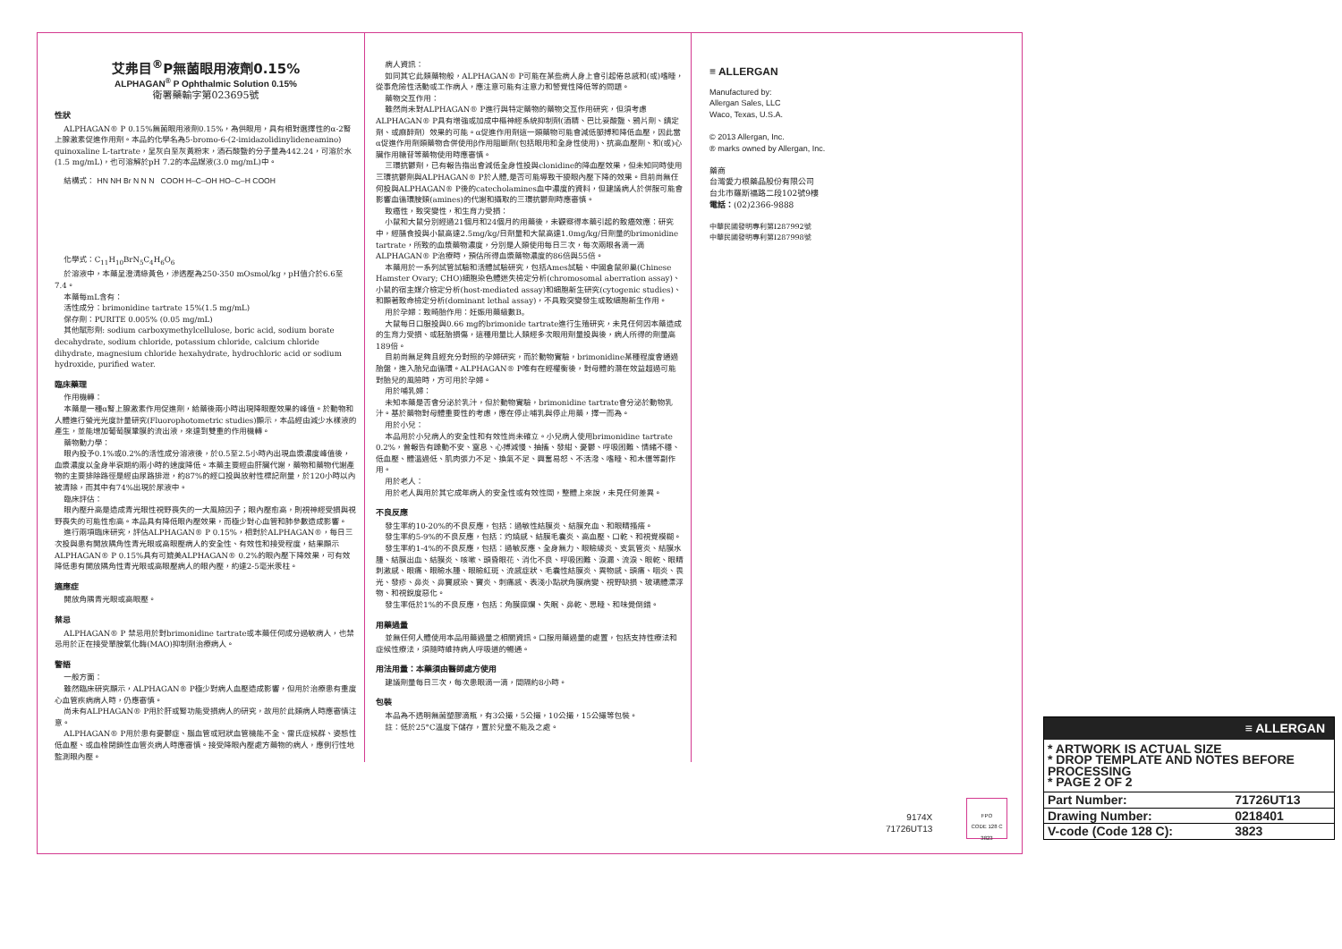艾弗目<sup>®</sup>P無菌眼用液劑0.15%
ALPHAGAN<sup>®</sup> P Ophthalmic Solution 0.15%
衛署藥輸字第023695號
性狀
ALPHAGAN® P 0.15%無菌眼用液劑0.15%，為供眼用，具有相對選擇性的α-2腎上腺激素促進作用劑。本品的化學名為5-bromo-6-(2-imidazolidinylideneamino) quinoxaline L-tartrate，呈灰白至灰黃粉末，酒石酸鹽的分子量為442.24，可溶於水(1.5 mg/mL)，也可溶解於pH 7.2的本品媒液(3.0 mg/mL)中。
結構式： HN NH Br N N N COOH H–C–OH HO–C–H COOH
化學式：C<sub>11</sub>H<sub>10</sub>BrN<sub>5</sub>C<sub>4</sub>H<sub>6</sub>O<sub>6</sub>
於溶液中，本藥呈澄清綠黃色，滲透壓為250-350 mOsmol/kg，pH值介於6.6至7.4。
本藥每mL含有：
活性成分：brimonidine tartrate 15%(1.5 mg/mL)
保存劑：PURITE 0.005% (0.05 mg/mL)
其他賦形劑: sodium carboxymethylcellulose, boric acid, sodium borate decahydrate, sodium chloride, potassium chloride, calcium chloride dihydrate, magnesium chloride hexahydrate, hydrochloric acid or sodium hydroxide, purified water.
臨床藥理
作用機轉：
本藥是一種α腎上腺激素作用促進劑，給藥後兩小時出現降眼壓效果的峰值。於動物和人體進行螢光光度計量研究(Fluorophotometric studies)顯示，本品經由減少水樣液的產生，並能增加葡萄膜鞏膜的流出液，來達到雙重的作用機轉。
藥物動力學：
眼內投予0.1%或0.2%的活性成分溶液後，於0.5至2.5小時內出現血漿濃度峰值後，血漿濃度以全身半衰期約兩小時的速度降低。本藥主要經由肝臟代謝，藥物和藥物代謝產物的主要排除路徑是經由尿路排泄，約87%的經口投與放射性標記劑量，於120小時以內被清除，而其中有74%出現於尿液中。
臨床評估：
眼內壓升高是造成青光眼性視野喪失的一大風險因子；眼內壓愈高，則視神經受損與視野喪失的可能性愈高。本品具有降低眼內壓效果，而極少對心血管和肺參數造成影響。
進行兩項臨床研究，評估ALPHAGAN® P 0.15%，相對於ALPHAGAN®，每日三次投與患有開放隅角性青光眼或高眼壓病人的安全性、有效性和接受程度，結果顯示ALPHAGAN® P 0.15%具有可媲美ALPHAGAN® 0.2%的眼內壓下降效果，可有效降低患有開放隅角性青光眼或高眼壓病人的眼內壓，約達2-5毫米汞柱。
適應症
開放角隅青光眼或高眼壓。
禁忌
ALPHAGAN® P 禁忌用於對brimonidine tartrate或本藥任何成分過敏病人，也禁忌用於正在接受單胺氧化酶(MAO)抑制劑治療病人。
警語
一般方面：
雖然臨床研究顯示，ALPHAGAN® P極少對病人血壓造成影響，但用於治療患有重度心血管疾病病人時，仍應審慎。
尚未有ALPHAGAN® P用於肝或腎功能受損病人的研究，故用於此類病人時應審慎注意。
ALPHAGAN® P用於患有憂鬱症、腦血管或冠狀血管機能不全、雷氏症候群、姿態性低血壓、或血栓閉鎖性血管炎病人時應審慎。接受降眼內壓處方藥物的病人，應例行性地監測眼內壓。
病人資訊：
如同其它此類藥物般，ALPHAGAN® P可能在某些病人身上會引起倦怠感和(或)嗜睡，從事危險性活動或工作病人，應注意可能有注意力和警覺性降低等的問題。
藥物交互作用：
雖然尚未對ALPHAGAN® P進行與特定藥物的藥物交互作用研究，但須考慮ALPHAGAN® P具有增強或加成中樞神經系統抑制劑(酒精、巴比妥酸鹽、鴉片劑、鎮定劑、或麻醉劑）效果的可能。α促進作用劑這一類藥物可能會減低脈搏和降低血壓，因此當α促進作用劑類藥物合併使用β作用阻斷劑(包括眼用和全身性使用)、抗高血壓劑、和(或)心臟作用糖苷等藥物使用時應審慎。
三環抗鬱劑，已有報告指出會減低全身性投與clonidine的降血壓效果，但未知同時使用三環抗鬱劑與ALPHAGAN® P於人體,是否可能導致干擾眼內壓下降的效果。目前尚無任何投與ALPHAGAN® P後的catecholamines血中濃度的資料，但建議病人於併服可能會影響血循環胺類(amines)的代謝和攝取的三環抗鬱劑時應審慎。
致癌性，致突變性，和生育力受損：
小鼠和大鼠分別經過21個月和24個月的用藥後，未觀察得本藥引起的致癌效應：研究中，經膳食投與小鼠高達2.5mg/kg/日劑量和大鼠高達1.0mg/kg/日劑量的brimonidine tartrate，所致的血漿藥物濃度，分別是人類使用每日三次，每次兩眼各滴一滴ALPHAGAN® P治療時，預估所得血漿藥物濃度的86倍與55倍。
本藥用於一系列試管試驗和活體試驗研究，包括Ames試驗、中國倉鼠卵巢(Chinese Hamster Ovary; CHO)細胞染色體迷失檢定分析(chromosomal aberration assay)、小鼠的宿主媒介檢定分析(host-mediated assay)和細胞新生研究(cytogenic studies)、和顯著致命檢定分析(dominant lethal assay)，不具致突變發生或致細胞新生作用。
用於孕婦：致畸胎作用：妊娠用藥級數B。
大鼠每日口服投與0.66 mg的brimonide tartrate進行生殖研究，未見任何因本藥造成的生育力受損、或胚胎損傷，這種用量比人類經多次眼用劑量投與後，病人所得的劑量高189倍。
目前尚無足夠且經充分對照的孕婦研究，而於動物實驗，brimonidine某種程度會通過胎盤，進入胎兒血循環。ALPHAGAN® P唯有在經權衡後，對母體的潛在效益超過可能對胎兒的風險時，方可用於孕婦。
用於哺乳婦：
未知本藥是否會分泌於乳汁，但於動物實驗，brimonidine tartrate會分泌於動物乳汁。基於藥物對母體重要性的考慮，應在停止哺乳與停止用藥，擇一而為。
用於小兒：
本品用於小兒病人的安全性和有效性尚未確立。小兒病人使用brimonidine tartrate 0.2%，曾報告有躁動不安、窒息、心搏減慢、抽搐、發紺、憂鬱、呼吸困難、情緒不穩、低血壓、體溫過低、肌肉張力不足、換氣不足、興奮易怒、不活潑、嗜睡、和木僵等副作用。
用於老人：
用於老人與用於其它成年病人的安全性或有效性間，整體上來說，未見任何差異。
不良反應
發生率約10-20%的不良反應，包括：過敏性結膜炎、結膜充血、和眼睛搔癢。
發生率約5-9%的不良反應，包括：灼燒感、結膜毛囊炎、高血壓、口乾、和視覺模糊。
發生率約1-4%的不良反應，包括：過敏反應、全身無力、眼瞼緣炎、支氣管炎、結膜水腫、結膜出血、結膜炎、咳嗽、頭昏眼花、消化不良、呼吸困難、淚漏、流淚、眼乾、眼睛刺激感、眼痛、眼瞼水腫、眼瞼紅斑、流感症狀、毛囊性結膜炎、異物感、頭痛、咽炎、畏光、發疹、鼻炎、鼻竇感染、竇炎、刺痛感、表淺小點狀角膜病變、視野缺損、玻璃體漂浮物、和視銳度惡化。
發生率低於1%的不良反應，包括：角膜糜爛、失眠、鼻乾、思睡、和味覺倒錯。
用藥過量
並無任何人體使用本品用藥過量之相關資訊。口服用藥過量的處置，包括支持性療法和症候性療法，須隨時維持病人呼吸道的暢通。
用法用量：本藥須由醫師處方使用
建議劑量每日三次，每次患眼滴一滴，間隔約8小時。
包裝
本品為不透明無菌塑膠滴瓶，有3公撮，5公撮，10公撮，15公撮等包裝。
註：低於25°C溫度下儲存，置於兒童不能及之處。
≡ ALLERGAN
Manufactured by:
Allergan Sales, LLC
Waco, Texas, U.S.A.
© 2013 Allergan, Inc.
® marks owned by Allergan, Inc.
藥商
台灣愛力根藥品股份有限公司
台北市羅斯福路二段102號9樓
電話：(02)2366-9888
中華民國發明專利第I287992號
中華民國發明專利第I287998號
9174X
71726UT13
FPO
CODE 128 C
3823
≡ ALLERGAN
* ARTWORK IS ACTUAL SIZE
* DROP TEMPLATE AND NOTES BEFORE PROCESSING
* PAGE 2 OF 2
| Part Number: | 71726UT13 |
| Drawing Number: | 0218401 |
| V-code (Code 128 C): | 3823 |